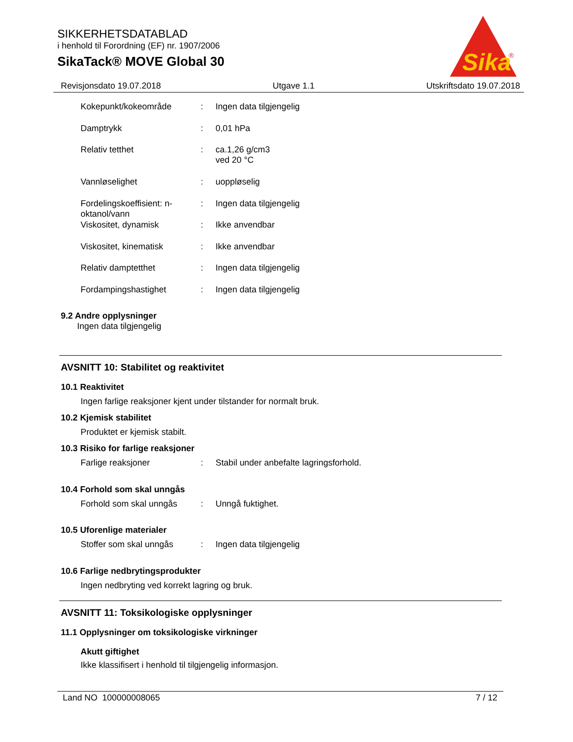SIKKERHETSDATABLAD
i henhold til Forordning (EF) nr. 1907/2006
SikaTack® MOVE Global 30
Sika
®
Revisjonsdato 19.07.2018 Utgave 1.1 Utskriftsdato 19.07.2018
| Kokepunkt/kokeområde | : | Ingen data tilgjengelig |
| Damptrykk | : | 0,01 hPa |
| Relativ tetthet | : | ca.1,26 g/cm3 ved 20 °C |
| Vannløselighet | : | uoppløselig |
| Fordelingskoeffisient: n- oktanol/vann | : | Ingen data tilgjengelig |
| Viskositet, dynamisk | : | Ikke anvendbar |
| Viskositet, kinematisk | : | Ikke anvendbar |
| Relativ damptetthet | : | Ingen data tilgjengelig |
| Fordampingshastighet | : | Ingen data tilgjengelig |
9.2 Andre opplysninger
Ingen data tilgjengelig
AVSNITT 10: Stabilitet og reaktivitet
10.1 Reaktivitet
Ingen farlige reaksjoner kjent under tilstander for normalt bruk.
10.2 Kjemisk stabilitet
Produktet er kjemisk stabilt.
10.3 Risiko for farlige reaksjoner
| Farlige reaksjoner | : | Stabil under anbefalte lagringsforhold. |
10.4 Forhold som skal unngås
| Forhold som skal unngås | : | Unngå fuktighet. |
10.5 Uforenlige materialer
| Stoffer som skal unngås | : | Ingen data tilgjengelig |
10.6 Farlige nedbrytingsprodukter
Ingen nedbryting ved korrekt lagring og bruk.
AVSNITT 11: Toksikologiske opplysninger
11.1 Opplysninger om toksikologiske virkninger
Akutt giftighet
Ikke klassifisert i henhold til tilgjengelig informasjon.
Land NO 100000008065 7 / 12